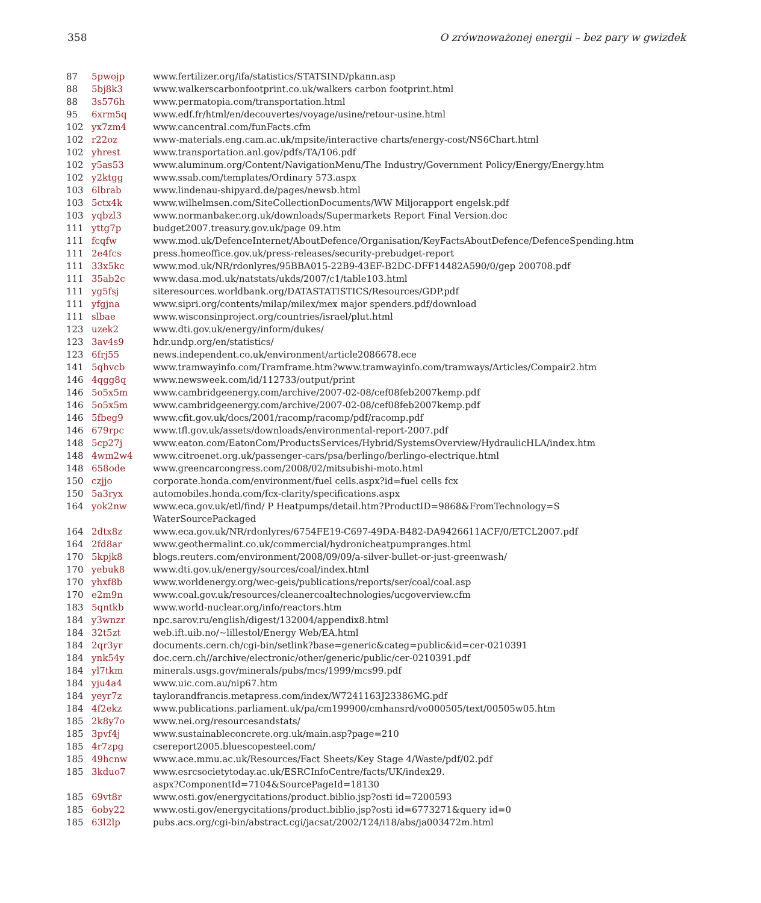358 O zrównoważonej energii – bez pary w gwizdek
| 87 | 5pwojp | www.fertilizer.org/ifa/statistics/STATSIND/pkann.asp |
| 88 | 5bj8k3 | www.walkerscarbonfootprint.co.uk/walkers carbon footprint.html |
| 88 | 3s576h | www.permatopia.com/transportation.html |
| 95 | 6xrm5q | www.edf.fr/html/en/decouvertes/voyage/usine/retour-usine.html |
| 102 | yx7zm4 | www.cancentral.com/funFacts.cfm |
| 102 | r22oz | www-materials.eng.cam.ac.uk/mpsite/interactive charts/energy-cost/NS6Chart.html |
| 102 | yhrest | www.transportation.anl.gov/pdfs/TA/106.pdf |
| 102 | y5as53 | www.aluminum.org/Content/NavigationMenu/The Industry/Government Policy/Energy/Energy.htm |
| 102 | y2ktgg | www.ssab.com/templates/Ordinary 573.aspx |
| 103 | 6lbrab | www.lindenau-shipyard.de/pages/newsb.html |
| 103 | 5ctx4k | www.wilhelmsen.com/SiteCollectionDocuments/WW Miljorapport engelsk.pdf |
| 103 | yqbzl3 | www.normanbaker.org.uk/downloads/Supermarkets Report Final Version.doc |
| 111 | yttg7p | budget2007.treasury.gov.uk/page 09.htm |
| 111 | fcqfw | www.mod.uk/DefenceInternet/AboutDefence/Organisation/KeyFactsAboutDefence/DefenceSpending.htm |
| 111 | 2e4fcs | press.homeoffice.gov.uk/press-releases/security-prebudget-report |
| 111 | 33x5kc | www.mod.uk/NR/rdonlyres/95BBA015-22B9-43EF-B2DC-DFF14482A590/0/gep 200708.pdf |
| 111 | 35ab2c | www.dasa.mod.uk/natstats/ukds/2007/c1/table103.html |
| 111 | yg5fsj | siteresources.worldbank.org/DATASTATISTICS/Resources/GDP.pdf |
| 111 | yfgjna | www.sipri.org/contents/milap/milex/mex major spenders.pdf/download |
| 111 | slbae | www.wisconsinproject.org/countries/israel/plut.html |
| 123 | uzek2 | www.dti.gov.uk/energy/inform/dukes/ |
| 123 | 3av4s9 | hdr.undp.org/en/statistics/ |
| 123 | 6frj55 | news.independent.co.uk/environment/article2086678.ece |
| 141 | 5qhvcb | www.tramwayinfo.com/Tramframe.htm?www.tramwayinfo.com/tramways/Articles/Compair2.htm |
| 146 | 4qgg8q | www.newsweek.com/id/112733/output/print |
| 146 | 5o5x5m | www.cambridgeenergy.com/archive/2007-02-08/cef08feb2007kemp.pdf |
| 146 | 5o5x5m | www.cambridgeenergy.com/archive/2007-02-08/cef08feb2007kemp.pdf |
| 146 | 5fbeg9 | www.cfit.gov.uk/docs/2001/racomp/racomp/pdf/racomp.pdf |
| 146 | 679rpc | www.tfl.gov.uk/assets/downloads/environmental-report-2007.pdf |
| 148 | 5cp27j | www.eaton.com/EatonCom/ProductsServices/Hybrid/SystemsOverview/HydraulicHLA/index.htm |
| 148 | 4wm2w4 | www.citroenet.org.uk/passenger-cars/psa/berlingo/berlingo-electrique.html |
| 148 | 658ode | www.greencarcongress.com/2008/02/mitsubishi-moto.html |
| 150 | czjjo | corporate.honda.com/environment/fuel cells.aspx?id=fuel cells fcx |
| 150 | 5a3ryx | automobiles.honda.com/fcx-clarity/specifications.aspx |
| 164 | yok2nw | www.eca.gov.uk/etl/find/ P Heatpumps/detail.htm?ProductID=9868&FromTechnology=S WaterSourcePackaged |
| 164 | 2dtx8z | www.eca.gov.uk/NR/rdonlyres/6754FE19-C697-49DA-B482-DA9426611ACF/0/ETCL2007.pdf |
| 164 | 2fd8ar | www.geothermalint.co.uk/commercial/hydronicheatpumpranges.html |
| 170 | 5kpjk8 | blogs.reuters.com/environment/2008/09/09/a-silver-bullet-or-just-greenwash/ |
| 170 | yebuk8 | www.dti.gov.uk/energy/sources/coal/index.html |
| 170 | yhxf8b | www.worldenergy.org/wec-geis/publications/reports/ser/coal/coal.asp |
| 170 | e2m9n | www.coal.gov.uk/resources/cleanercoaltechnologies/ucgoverview.cfm |
| 183 | 5qntkb | www.world-nuclear.org/info/reactors.htm |
| 184 | y3wnzr | npc.sarov.ru/english/digest/132004/appendix8.html |
| 184 | 32t5zt | web.ift.uib.no/~lillestol/Energy Web/EA.html |
| 184 | 2qr3yr | documents.cern.ch/cgi-bin/setlink?base=generic&categ=public&id=cer-0210391 |
| 184 | ynk54y | doc.cern.ch//archive/electronic/other/generic/public/cer-0210391.pdf |
| 184 | yl7tkm | minerals.usgs.gov/minerals/pubs/mcs/1999/mcs99.pdf |
| 184 | yju4a4 | www.uic.com.au/nip67.htm |
| 184 | yeyr7z | taylorandfrancis.metapress.com/index/W7241163J23386MG.pdf |
| 184 | 4f2ekz | www.publications.parliament.uk/pa/cm199900/cmhansrd/vo000505/text/00505w05.htm |
| 185 | 2k8y7o | www.nei.org/resourcesandstats/ |
| 185 | 3pvf4j | www.sustainableconcrete.org.uk/main.asp?page=210 |
| 185 | 4r7zpg | csereport2005.bluescopesteel.com/ |
| 185 | 49hcnw | www.ace.mmu.ac.uk/Resources/Fact Sheets/Key Stage 4/Waste/pdf/02.pdf |
| 185 | 3kduo7 | www.esrcsocietytoday.ac.uk/ESRCInfoCentre/facts/UK/index29. aspx?ComponentId=7104&SourcePageId=18130 |
| 185 | 69vt8r | www.osti.gov/energycitations/product.biblio.jsp?osti id=7200593 |
| 185 | 6oby22 | www.osti.gov/energycitations/product.biblio.jsp?osti id=6773271&query id=0 |
| 185 | 63l2lp | pubs.acs.org/cgi-bin/abstract.cgi/jacsat/2002/124/i18/abs/ja003472m.html |